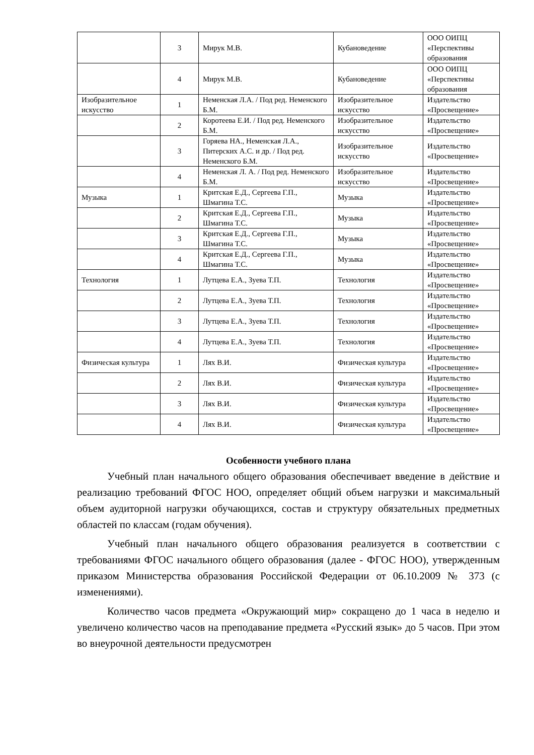| | 3 | Мирук М.В. | Кубановедение | ООО ОИПЦ «Перспективы образования |
| | 4 | Мирук М.В. | Кубановедение | ООО ОИПЦ «Перспективы образования |
| Изобразительное искусство | 1 | Неменская Л.А. / Под ред. Неменского Б.М. | Изобразительное искусство | Издательство «Просвещение» |
| | 2 | Коротеева Е.И. / Под ред. Неменского Б.М. | Изобразительное искусство | Издательство «Просвещение» |
| | 3 | Горяева НА., Неменская Л.А., Питерских А.С. и др. / Под ред. Неменского Б.М. | Изобразительное искусство | Издательство «Просвещение» |
| | 4 | Неменская Л. А. / Под ред. Неменского Б.М. | Изобразительное искусство | Издательство «Просвещение» |
| Музыка | 1 | Критская Е.Д., Сергеева Г.П., Шмагина Т.С. | Музыка | Издательство «Просвещение» |
| | 2 | Критская Е.Д., Сергеева Г.П., Шмагина Т.С. | Музыка | Издательство «Просвещение» |
| | 3 | Критская Е.Д., Сергеева Г.П., Шмагина Т.С. | Музыка | Издательство «Просвещение» |
| | 4 | Критская Е.Д., Сергеева Г.П., Шмагина Т.С. | Музыка | Издательство «Просвещение» |
| Технология | 1 | Лутцева Е.А., Зуева Т.П. | Технология | Издательство «Просвещение» |
| | 2 | Лутцева Е.А., Зуева Т.П. | Технология | Издательство «Просвещение» |
| | 3 | Лутцева Е.А., Зуева Т.П. | Технология | Издательство «Просвещение» |
| | 4 | Лутцева Е.А., Зуева Т.П. | Технология | Издательство «Просвещение» |
| Физическая культура | 1 | Лях В.И. | Физическая культура | Издательство «Просвещение» |
| | 2 | Лях В.И. | Физическая культура | Издательство «Просвещение» |
| | 3 | Лях В.И. | Физическая культура | Издательство «Просвещение» |
| | 4 | Лях В.И. | Физическая культура | Издательство «Просвещение» |
Особенности учебного плана
Учебный план начального общего образования обеспечивает введение в действие и реализацию требований ФГОС НОО, определяет общий объем нагрузки и максимальный объем аудиторной нагрузки обучающихся, состав и структуру обязательных предметных областей по классам (годам обучения).
Учебный план начального общего образования реализуется в соответствии с требованиями ФГОС начального общего образования (далее - ФГОС НОО), утвержденным приказом Министерства образования Российской Федерации от 06.10.2009 № 373 (с изменениями).
Количество часов предмета «Окружающий мир» сокращено до 1 часа в неделю и увеличено количество часов на преподавание предмета «Русский язык» до 5 часов. При этом во внеурочной деятельности предусмотрен